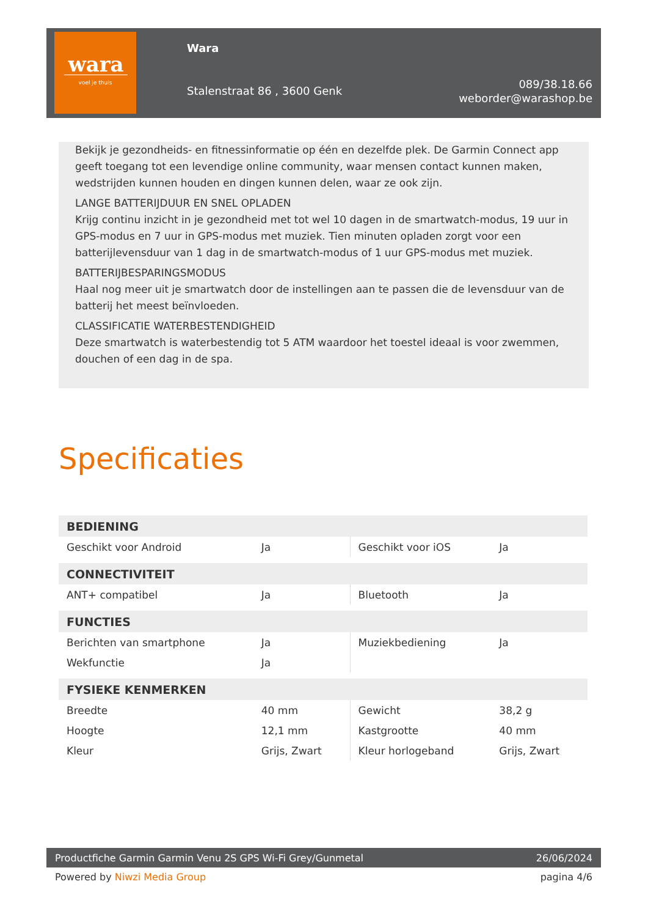wara
voel je thuis
Wara
Stalenstraat 86 , 3600 Genk
089/38.18.66
weborder@warashop.be
Bekijk je gezondheids- en fitnessinformatie op één en dezelfde plek. De Garmin Connect app geeft toegang tot een levendige online community, waar mensen contact kunnen maken, wedstrijden kunnen houden en dingen kunnen delen, waar ze ook zijn.
LANGE BATTERIJDUUR EN SNEL OPLADEN
Krijg continu inzicht in je gezondheid met tot wel 10 dagen in de smartwatch-modus, 19 uur in GPS-modus en 7 uur in GPS-modus met muziek. Tien minuten opladen zorgt voor een batterijlevensduur van 1 dag in de smartwatch-modus of 1 uur GPS-modus met muziek.
BATTERIJBESPARINGSMODUS
Haal nog meer uit je smartwatch door de instellingen aan te passen die de levensduur van de batterij het meest beïnvloeden.
CLASSIFICATIE WATERBESTENDIGHEID
Deze smartwatch is waterbestendig tot 5 ATM waardoor het toestel ideaal is voor zwemmen, douchen of een dag in de spa.
Specificaties
| BEDIENING | | | |
| --- | --- | --- | --- |
| Geschikt voor Android | Ja | Geschikt voor iOS | Ja |
| CONNECTIVITEIT | | | |
| ANT+ compatibel | Ja | Bluetooth | Ja |
| FUNCTIES | | | |
| Berichten van smartphone | Ja | Muziekbediening | Ja |
| Wekfunctie | Ja | | |
| FYSIEKE KENMERKEN | | | |
| Breedte | 40 mm | Gewicht | 38,2 g |
| Hoogte | 12,1 mm | Kastgrootte | 40 mm |
| Kleur | Grijs, Zwart | Kleur horlogeband | Grijs, Zwart |
Productfiche Garmin Garmin Venu 2S GPS Wi-Fi Grey/Gunmetal
26/06/2024
Powered by Niwzi Media Group pagina 4/6